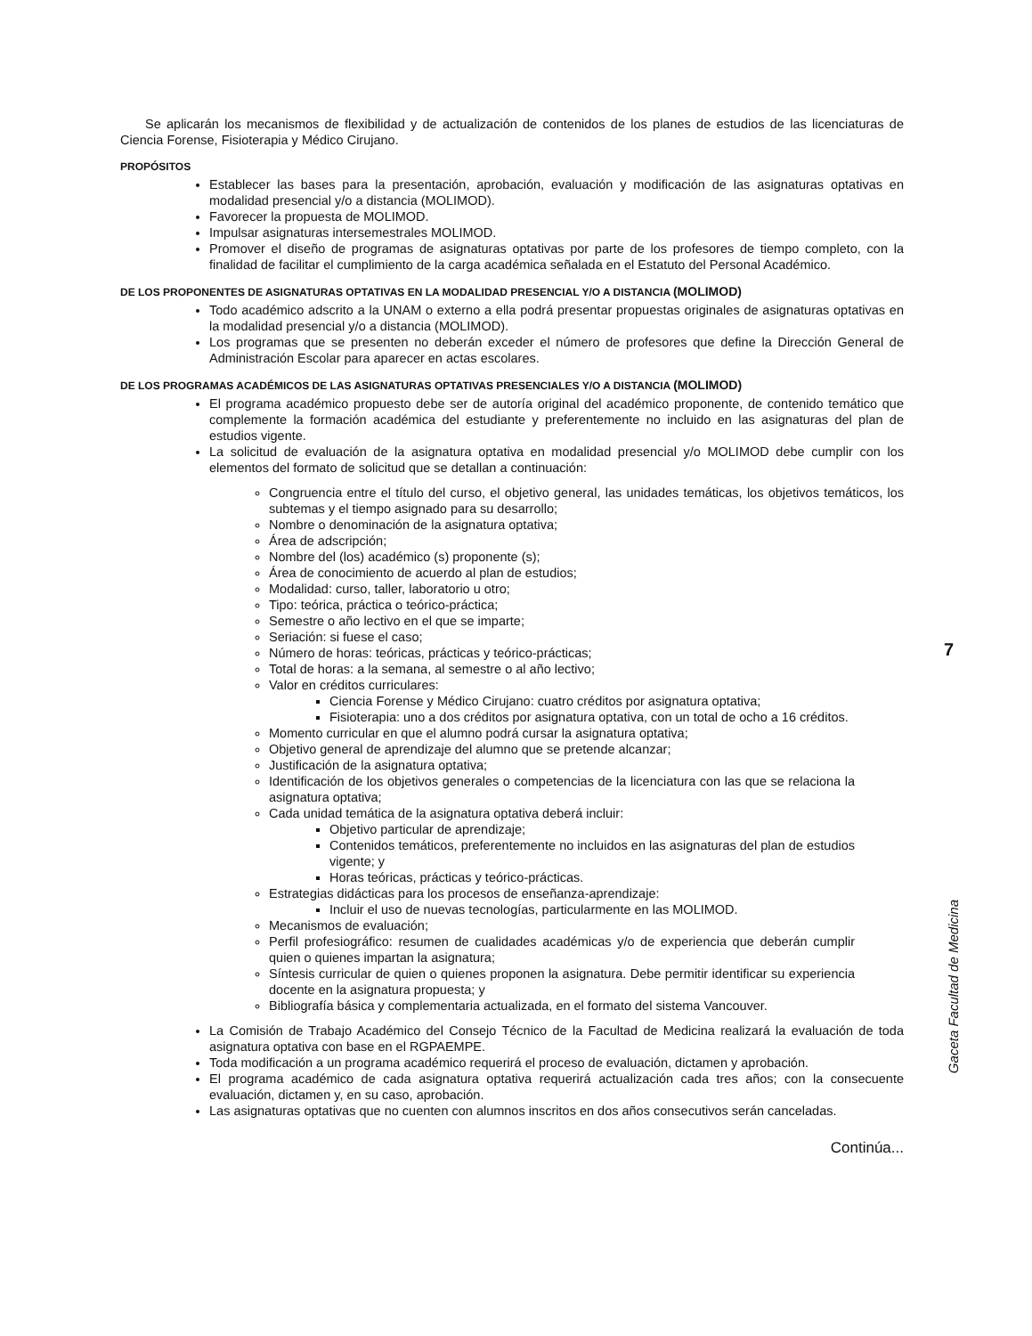Se aplicarán los mecanismos de flexibilidad y de actualización de contenidos de los planes de estudios de las licenciaturas de Ciencia Forense, Fisioterapia y Médico Cirujano.
PROPÓSITOS
Establecer las bases para la presentación, aprobación, evaluación y modificación de las asignaturas optativas en modalidad presencial y/o a distancia (MOLIMOD).
Favorecer la propuesta de MOLIMOD.
Impulsar asignaturas intersemestrales MOLIMOD.
Promover el diseño de programas de asignaturas optativas por parte de los profesores de tiempo completo, con la finalidad de facilitar el cumplimiento de la carga académica señalada en el Estatuto del Personal Académico.
DE LOS PROPONENTES DE ASIGNATURAS OPTATIVAS EN LA MODALIDAD PRESENCIAL Y/O A DISTANCIA (MOLIMOD)
Todo académico adscrito a la UNAM o externo a ella podrá presentar propuestas originales de asignaturas optativas en la modalidad presencial y/o a distancia (MOLIMOD).
Los programas que se presenten no deberán exceder el número de profesores que define la Dirección General de Administración Escolar para aparecer en actas escolares.
DE LOS PROGRAMAS ACADÉMICOS DE LAS ASIGNATURAS OPTATIVAS PRESENCIALES Y/O A DISTANCIA (MOLIMOD)
El programa académico propuesto debe ser de autoría original del académico proponente, de contenido temático que complemente la formación académica del estudiante y preferentemente no incluido en las asignaturas del plan de estudios vigente.
La solicitud de evaluación de la asignatura optativa en modalidad presencial y/o MOLIMOD debe cumplir con los elementos del formato de solicitud que se detallan a continuación:
Congruencia entre el título del curso, el objetivo general, las unidades temáticas, los objetivos temáticos, los subtemas y el tiempo asignado para su desarrollo;
Nombre o denominación de la asignatura optativa;
Área de adscripción;
Nombre del (los) académico (s) proponente (s);
Área de conocimiento de acuerdo al plan de estudios;
Modalidad: curso, taller, laboratorio u otro;
Tipo: teórica, práctica o teórico-práctica;
Semestre o año lectivo en el que se imparte;
Seriación: si fuese el caso;
Número de horas: teóricas, prácticas y teórico-prácticas;
Total de horas: a la semana, al semestre o al año lectivo;
Valor en créditos curriculares:
Ciencia Forense y Médico Cirujano: cuatro créditos por asignatura optativa;
Fisioterapia: uno a dos créditos por asignatura optativa, con un total de ocho a 16 créditos.
Momento curricular en que el alumno podrá cursar la asignatura optativa;
Objetivo general de aprendizaje del alumno que se pretende alcanzar;
Justificación de la asignatura optativa;
Identificación de los objetivos generales o competencias de la licenciatura con las que se relaciona la asignatura optativa;
Cada unidad temática de la asignatura optativa deberá incluir:
Objetivo particular de aprendizaje;
Contenidos temáticos, preferentemente no incluidos en las asignaturas del plan de estudios vigente; y
Horas teóricas, prácticas y teórico-prácticas.
Estrategias didácticas para los procesos de enseñanza-aprendizaje:
Incluir el uso de nuevas tecnologías, particularmente en las MOLIMOD.
Mecanismos de evaluación;
Perfil profesiográfico: resumen de cualidades académicas y/o de experiencia que deberán cumplir quien o quienes impartan la asignatura;
Síntesis curricular de quien o quienes proponen la asignatura. Debe permitir identificar su experiencia docente en la asignatura propuesta; y
Bibliografía básica y complementaria actualizada, en el formato del sistema Vancouver.
La Comisión de Trabajo Académico del Consejo Técnico de la Facultad de Medicina realizará la evaluación de toda asignatura optativa con base en el RGPAEMPE.
Toda modificación a un programa académico requerirá el proceso de evaluación, dictamen y aprobación.
El programa académico de cada asignatura optativa requerirá actualización cada tres años; con la consecuente evaluación, dictamen y, en su caso, aprobación.
Las asignaturas optativas que no cuenten con alumnos inscritos en dos años consecutivos serán canceladas.
Continúa...
7
Gaceta Facultad de Medicina